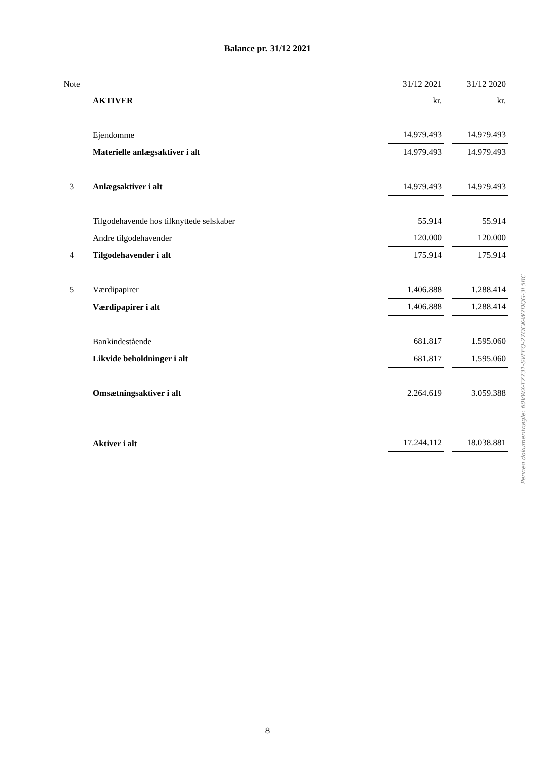Balance pr. 31/12 2021
| Note | | 31/12 2021 | | 31/12 2020 |
| | AKTIVER | kr. | | kr. |
| | Ejendomme | 14.979.493 | | 14.979.493 |
| | Materielle anlægsaktiver i alt | 14.979.493 | | 14.979.493 |
| 3 | Anlægsaktiver i alt | 14.979.493 | | 14.979.493 |
| | Tilgodehavende hos tilknyttede selskaber | 55.914 | | 55.914 |
| | Andre tilgodehavender | 120.000 | | 120.000 |
| 4 | Tilgodehavender i alt | 175.914 | | 175.914 |
| 5 | Værdipapirer | 1.406.888 | | 1.288.414 |
| | Værdipapirer i alt | 1.406.888 | | 1.288.414 |
| | Bankindestående | 681.817 | | 1.595.060 |
| | Likvide beholdninger i alt | 681.817 | | 1.595.060 |
| | Omsætningsaktiver i alt | 2.264.619 | | 3.059.388 |
| | Aktiver i alt | 17.244.112 | | 18.038.881 |
Penneo dokumentnøgle: 60VWX-T7731-SVFEQ-27OCK-W7DQG-3L5BC
8